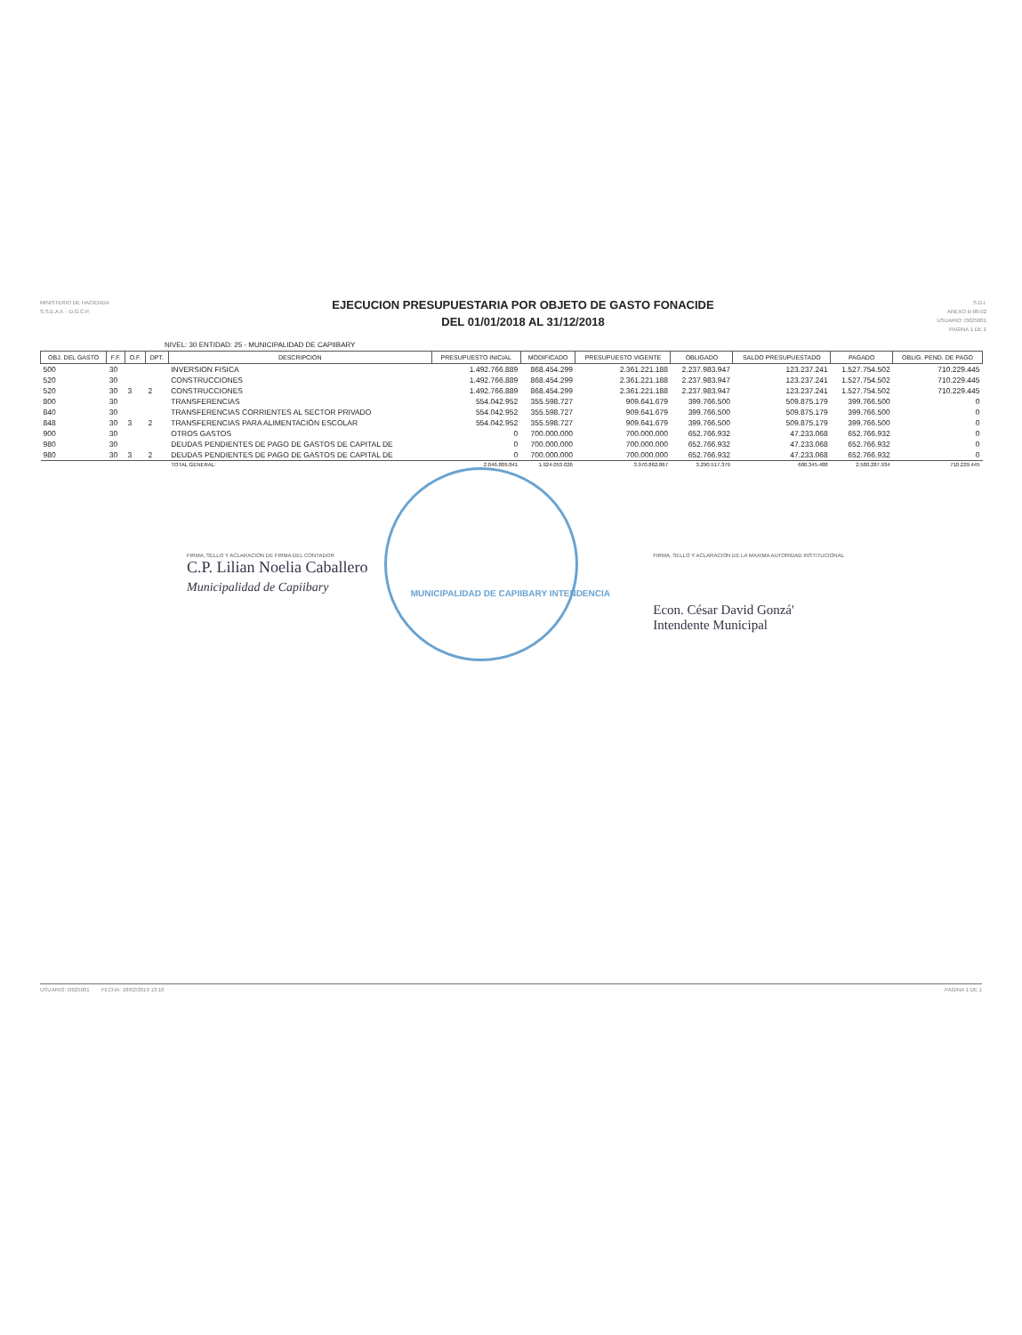MINISTERIO DE HACIENDA
S.S.E.A.F. - D.G.C.P.
EJECUCION PRESUPUESTARIA POR OBJETO DE GASTO FONACIDE
DEL 01/01/2018 AL 31/12/2018
S.D.I.
ANEXO B-06-02
USUARIO: I3025001
PAGINA 1 DE 1
NIVEL: 30 ENTIDAD: 25 - MUNICIPALIDAD DE CAPIIBARY
| OBJ. DEL GASTO | F.F. | O.F. | DPT. | DESCRIPCION | PRESUPUESTO INICIAL | MODIFICADO | PRESUPUESTO VIGENTE | OBLIGADO | SALDO PRESUPUESTADO | PAGADO | OBLIG. PEND. DE PAGO |
| --- | --- | --- | --- | --- | --- | --- | --- | --- | --- | --- | --- |
| 500 | 30 | | | INVERSION FISICA | 1.492.766.889 | 868.454.299 | 2.361.221.188 | 2.237.983.947 | 123.237.241 | 1.527.754.502 | 710.229.445 |
| 520 | 30 | | | CONSTRUCCIONES | 1.492.766.889 | 868.454.299 | 2.361.221.188 | 2.237.983.947 | 123.237.241 | 1.527.754.502 | 710.229.445 |
| 520 | 30 | 3 | 2 | CONSTRUCCIONES | 1.492.766.889 | 868.454.299 | 2.361.221.188 | 2.237.983.947 | 123.237.241 | 1.527.754.502 | 710.229.445 |
| 800 | 30 | | | TRANSFERENCIAS | 554.042.952 | 355.598.727 | 909.641.679 | 399.766.500 | 509.875.179 | 399.766.500 | 0 |
| 840 | 30 | | | TRANSFERENCIAS CORRIENTES AL SECTOR PRIVADO | 554.042.952 | 355.598.727 | 909.641.679 | 399.766.500 | 509.875.179 | 399.766.500 | 0 |
| 848 | 30 | 3 | 2 | TRANSFERENCIAS PARA ALIMENTACIÓN ESCOLAR | 554.042.952 | 355.598.727 | 909.641.679 | 399.766.500 | 509.875.179 | 399.766.500 | 0 |
| 900 | 30 | | | OTROS GASTOS | 0 | 700.000.000 | 700.000.000 | 652.766.932 | 47.233.068 | 652.766.932 | 0 |
| 980 | 30 | | | DEUDAS PENDIENTES DE PAGO DE GASTOS DE CAPITAL DE | 0 | 700.000.000 | 700.000.000 | 652.766.932 | 47.233.068 | 652.766.932 | 0 |
| 980 | 30 | 3 | 2 | DEUDAS PENDIENTES DE PAGO DE GASTOS DE CAPITAL DE | 0 | 700.000.000 | 700.000.000 | 652.766.932 | 47.233.068 | 652.766.932 | 0 |
| | | | | TOTAL GENERAL: | 2.046.809.841 | 1.924.053.026 | 3.970.862.867 | 3.290.517.379 | 680.345.488 | 2.580.287.934 | 710.229.445 |
FIRMA, SELLO Y ACLARACION DE FIRMA DEL CONTADOR
C.P. Lilian Noelia Caballero
Municipalidad de Capiibary
MUNICIPALIDAD DE CAPIIBARY INTENDENCIA
FIRMA, SELLO Y ACLARACION DE LA MAXIMA AUTORIDAD INSTITUCIONAL
Econ. César David Gonzá'
Intendente Municipal
USUARIO: I3025001 FECHA: 18/02/2019 13:10 PAGINA 1 DE 1